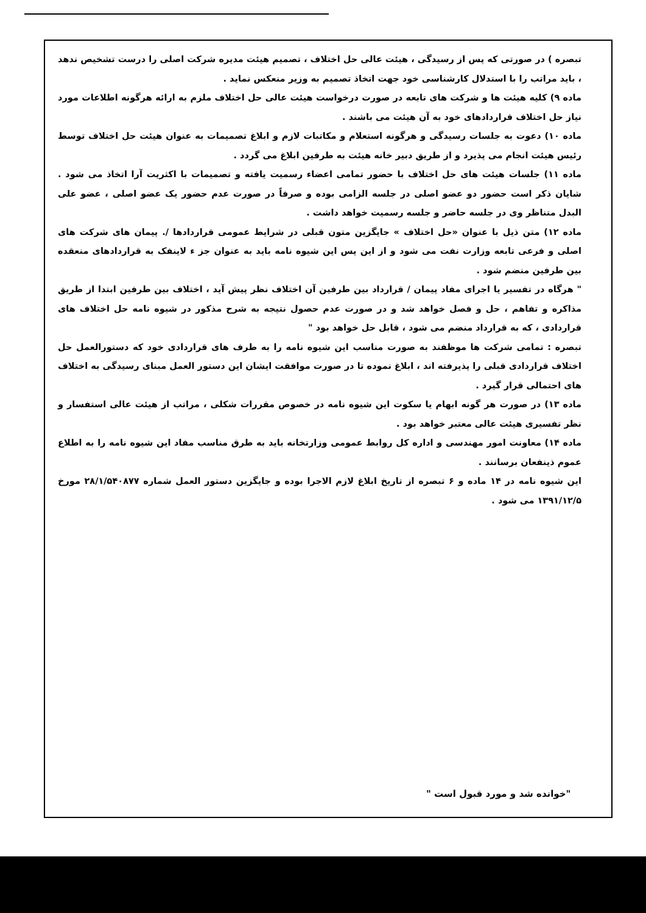تبصره ) در صورتی که پس از رسیدگی ، هیئت عالی حل اختلاف ، تصمیم هیئت مدیره شرکت اصلی را درست تشخیص ندهد ، باید مراتب را با استدلال کارشناسی خود جهت اتخاذ تصمیم به وزیر منعکس نماید .
ماده ۹) کلیه هیئت ها و شرکت های تابعه در صورت درخواست هیئت عالی حل اختلاف ملزم به ارائه هرگونه اطلاعات مورد نیاز حل اختلاف قراردادهای خود به آن هیئت می باشند .
ماده ۱۰) دعوت به جلسات رسیدگی و هرگونه استعلام و مکاتبات لازم و ابلاغ تصمیمات به عنوان هیئت حل اختلاف توسط رئیس هیئت انجام می پذیرد و از طریق دبیر خانه هیئت به طرفین ابلاغ می گردد .
ماده ۱۱) جلسات هیئت های حل اختلاف با حضور تمامی اعضاء رسمیت یافته و تصمیمات با اکثریت آرا اتخاذ می شود . شایان ذکر است حضور دو عضو اصلی در جلسه الزامی بوده و صرفاً در صورت عدم حضور یک عضو اصلی ، عضو علی البدل متناظر وی در جلسه حاضر و جلسه رسمیت خواهد داشت .
ماده ۱۲) متن ذیل با عنوان «حل اختلاف » جایگزین متون قبلی در شرایط عمومی قراردادها /. پیمان های شرکت های اصلی و فرعی تابعه وزارت نفت می شود و از این پس این شیوه نامه باید به عنوان جز ء لاینفک به قراردادهای منعقده بین طرفین منضم شود .
" هرگاه در تفسیر یا اجرای مفاد پیمان / قرارداد بین طرفین آن اختلاف نظر پیش آید ، اختلاف بین طرفین ابتدا از طریق مذاکره و تفاهم ، حل و فصل خواهد شد و در صورت عدم حصول نتیجه به شرح مذکور در شیوه نامه حل اختلاف های قراردادی ، که به قرارداد منضم می شود ، قابل حل خواهد بود "
تبصره : تمامی شرکت ها موظفند به صورت مناسب این شیوه نامه را به طرف های قراردادی خود که دستورالعمل حل اختلاف قراردادی قبلی را پذیرفته اند ، ابلاغ نموده تا در صورت موافقت ایشان این دستور العمل مبنای رسیدگی به اختلاف های احتمالی قرار گیرد .
ماده ۱۳) در صورت هر گونه ابهام یا سکوت این شیوه نامه در خصوص مقررات شکلی ، مراتب از هیئت عالی استفسار و نظر تفسیری هیئت عالی معتبر خواهد بود .
ماده ۱۴) معاونت امور مهندسی و اداره کل روابط عمومی وزارتخانه باید به طرق مناسب مفاد این شیوه نامه را به اطلاع عموم ذینفعان برسانند .
این شیوه نامه در ۱۴ ماده و ۶ تبصره از تاریخ ابلاغ لازم الاجرا بوده و جایگزین دستور العمل شماره ۲۸/۱/۵۴۰۸۷۷ مورخ ۱۳۹۱/۱۲/۵ می شود .
"خوانده شد و مورد قبول است "